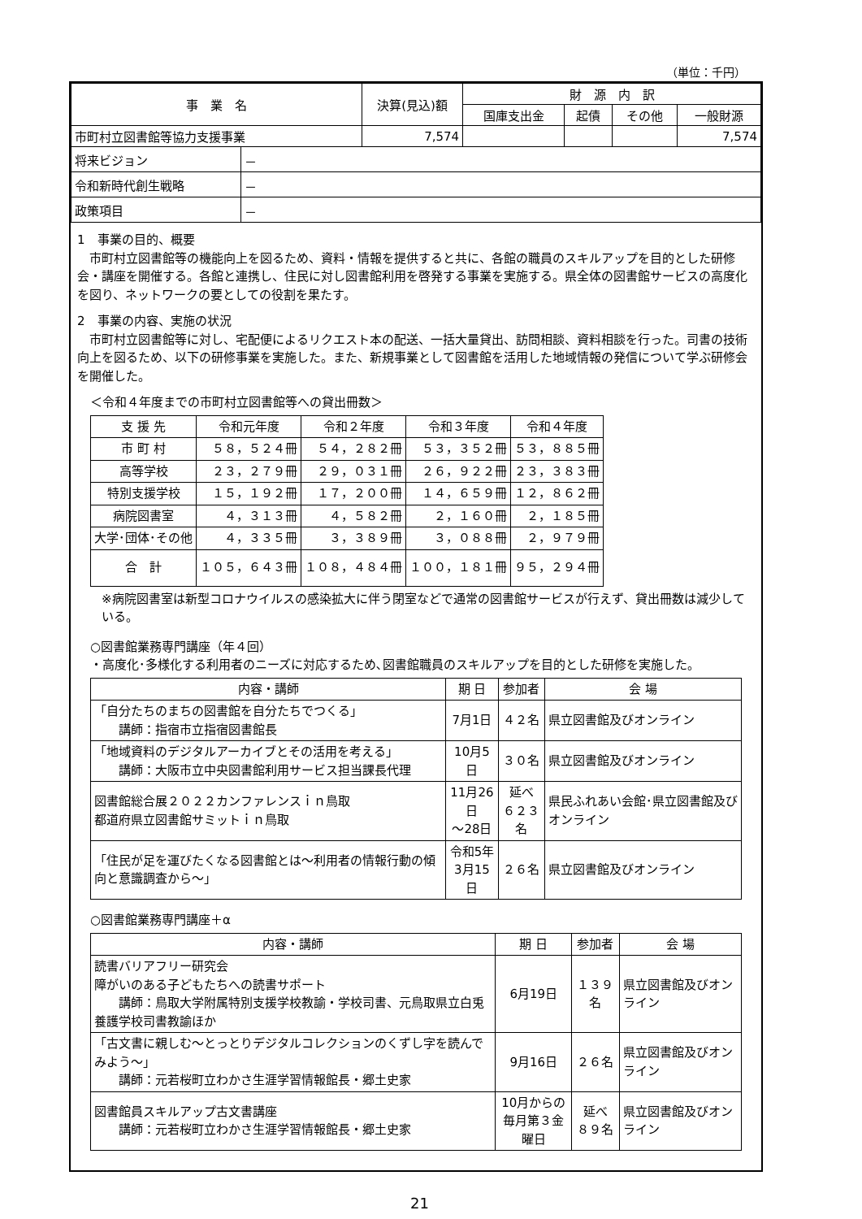（単位：千円）
| 事 業 名 | | 決算(見込)額 | 財 源 内 訳 | | | |
| --- | --- | --- | --- | --- | --- | --- |
| | | | 国庫支出金 | 起債 | その他 | 一般財源 |
| 市町村立図書館等協力支援事業 | | 7,574 | | | | 7,574 |
| 将来ビジョン | － | | | | | |
| 令和新時代創生戦略 | － | | | | | |
| 政策項目 | － | | | | | |
1　事業の目的、概要
市町村立図書館等の機能向上を図るため、資料・情報を提供すると共に、各館の職員のスキルアップを目的とした研修会・講座を開催する。各館と連携し、住民に対し図書館利用を啓発する事業を実施する。県全体の図書館サービスの高度化を図り、ネットワークの要としての役割を果たす。
2　事業の内容、実施の状況
市町村立図書館等に対し、宅配便によるリクエスト本の配送、一括大量貸出、訪問相談、資料相談を行った。司書の技術向上を図るため、以下の研修事業を実施した。また、新規事業として図書館を活用した地域情報の発信について学ぶ研修会を開催した。
＜令和４年度までの市町村立図書館等への貸出冊数＞
| 支 援 先 | 令和元年度 | 令和２年度 | 令和３年度 | 令和４年度 |
| --- | --- | --- | --- | --- |
| 市 町 村 | ５８，５２４冊 | ５４，２８２冊 | ５３，３５２冊 | ５３，８８５冊 |
| 高等学校 | ２３，２７９冊 | ２９，０３１冊 | ２６，９２２冊 | ２３，３８３冊 |
| 特別支援学校 | １５，１９２冊 | １７，２００冊 | １４，６５９冊 | １２，８６２冊 |
| 病院図書室 | ４，３１３冊 | ４，５８２冊 | ２，１６０冊 | ２，１８５冊 |
| 大学･団体･その他 | ４，３３５冊 | ３，３８９冊 | ３，０８８冊 | ２，９７９冊 |
| 合 計 | １０５，６４３冊 | １０８，４８４冊 | １００，１８１冊 | ９５，２９４冊 |
※病院図書室は新型コロナウイルスの感染拡大に伴う閉室などで通常の図書館サービスが行えず、貸出冊数は減少している。
○図書館業務専門講座（年４回）
・高度化･多様化する利用者のニーズに対応するため､図書館職員のスキルアップを目的とした研修を実施した。
| 内容・講師 | 期 日 | 参加者 | 会 場 |
| --- | --- | --- | --- |
| 「自分たちのまちの図書館を自分たちでつくる」 講師：指宿市立指宿図書館長 | 7月1日 | ４２名 | 県立図書館及びオンライン |
| 「地域資料のデジタルアーカイブとその活用を考える」 講師：大阪市立中央図書館利用サービス担当課長代理 | 10月5日 | ３０名 | 県立図書館及びオンライン |
| 図書館総合展２０２２カンファレンスｉｎ鳥取 都道府県立図書館サミットｉｎ鳥取 | 11月26日 ～28日 | 延べ ６２３名 | 県民ふれあい会館･県立図書館及びオンライン |
| 「住民が足を運びたくなる図書館とは～利用者の情報行動の傾向と意識調査から～」 | 令和5年 3月15日 | ２６名 | 県立図書館及びオンライン |
○図書館業務専門講座＋α
| 内容・講師 | 期 日 | 参加者 | 会 場 |
| --- | --- | --- | --- |
| 読書バリアフリー研究会 障がいのある子どもたちへの読書サポート 講師：鳥取大学附属特別支援学校教諭・学校司書、元鳥取県立白兎養護学校司書教諭ほか | 6月19日 | １３９名 | 県立図書館及びオンライン |
| 「古文書に親しむ～とっとりデジタルコレクションのくずし字を読んでみよう～」 講師：元若桜町立わかさ生涯学習情報館長・郷土史家 | 9月16日 | ２６名 | 県立図書館及びオンライン |
| 図書館員スキルアップ古文書講座 講師：元若桜町立わかさ生涯学習情報館長・郷土史家 | 10月からの 毎月第３金曜日 | 延べ ８９名 | 県立図書館及びオンライン |
21